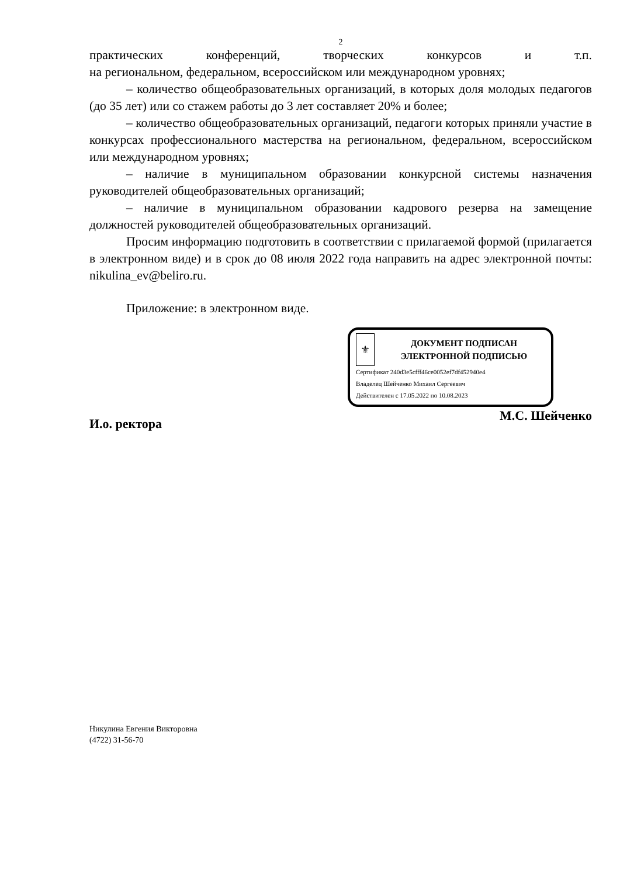2
практических конференций, творческих конкурсов и т.п.
на региональном, федеральном, всероссийском или международном уровнях;
– количество общеобразовательных организаций, в которых доля молодых педагогов (до 35 лет) или со стажем работы до 3 лет составляет 20% и более;
– количество общеобразовательных организаций, педагоги которых приняли участие в конкурсах профессионального мастерства на региональном, федеральном, всероссийском или международном уровнях;
– наличие в муниципальном образовании конкурсной системы назначения руководителей общеобразовательных организаций;
– наличие в муниципальном образовании кадрового резерва на замещение должностей руководителей общеобразовательных организаций.
Просим информацию подготовить в соответствии с прилагаемой формой (прилагается в электронном виде) и в срок до 08 июля 2022 года направить на адрес электронной почты: nikulina_ev@beliro.ru.
Приложение: в электронном виде.
⚜
ДОКУМЕНТ ПОДПИСАН
ЭЛЕКТРОННОЙ ПОДПИСЬЮ
Сертификат 240d3e5cfff46ce0052ef7df452940e4
Владелец Шейченко Михаил Сергеевич
Действителен с 17.05.2022 по 10.08.2023
И.о. ректора М.С. Шейченко
Никулина Евгения Викторовна
(4722) 31-56-70